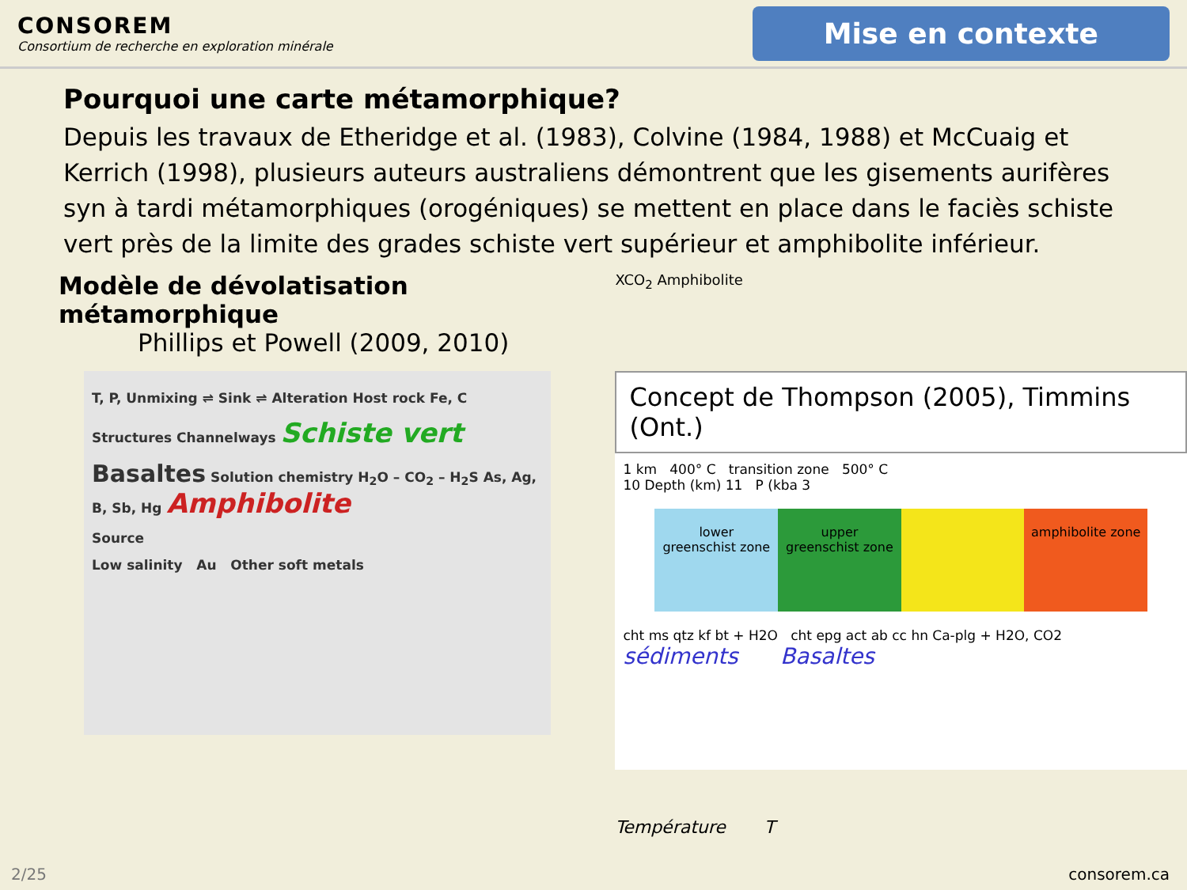CONSOREM
Consortium de recherche en exploration minérale
Mise en contexte
Pourquoi une carte métamorphique?
Depuis les travaux de Etheridge et al. (1983), Colvine (1984, 1988) et McCuaig et Kerrich (1998), plusieurs auteurs australiens démontrent que les gisements aurifères syn à tardi métamorphiques (orogéniques) se mettent en place dans le faciès schiste vert près de la limite des grades schiste vert supérieur et amphibolite inférieur.
Modèle de dévolatisation métamorphique
Phillips et Powell (2009, 2010)
T, P, Unmixing ⇌ Sink ⇌ Alteration Host rock Fe, C
Structures Channelways Schiste vert
Basaltes Solution chemistry H<sub>2</sub>O – CO<sub>2</sub> – H<sub>2</sub>S As, Ag, B, Sb, Hg Amphibolite
Source
Low salinity Au Other soft metals
XCO<sub>2</sub> Amphibolite
Concept de Thompson (2005), Timmins (Ont.)
1 km 400° C transition zone 500° C
10 Depth (km) 11 P (kba 3
lower greenschist zone upper greenschist zone amphibolite zone
cht ms qtz kf bt + H2O cht epg act ab cc hn Ca-plg + H2O, CO2
sédiments Basaltes
Température T
2/25 consorem.ca